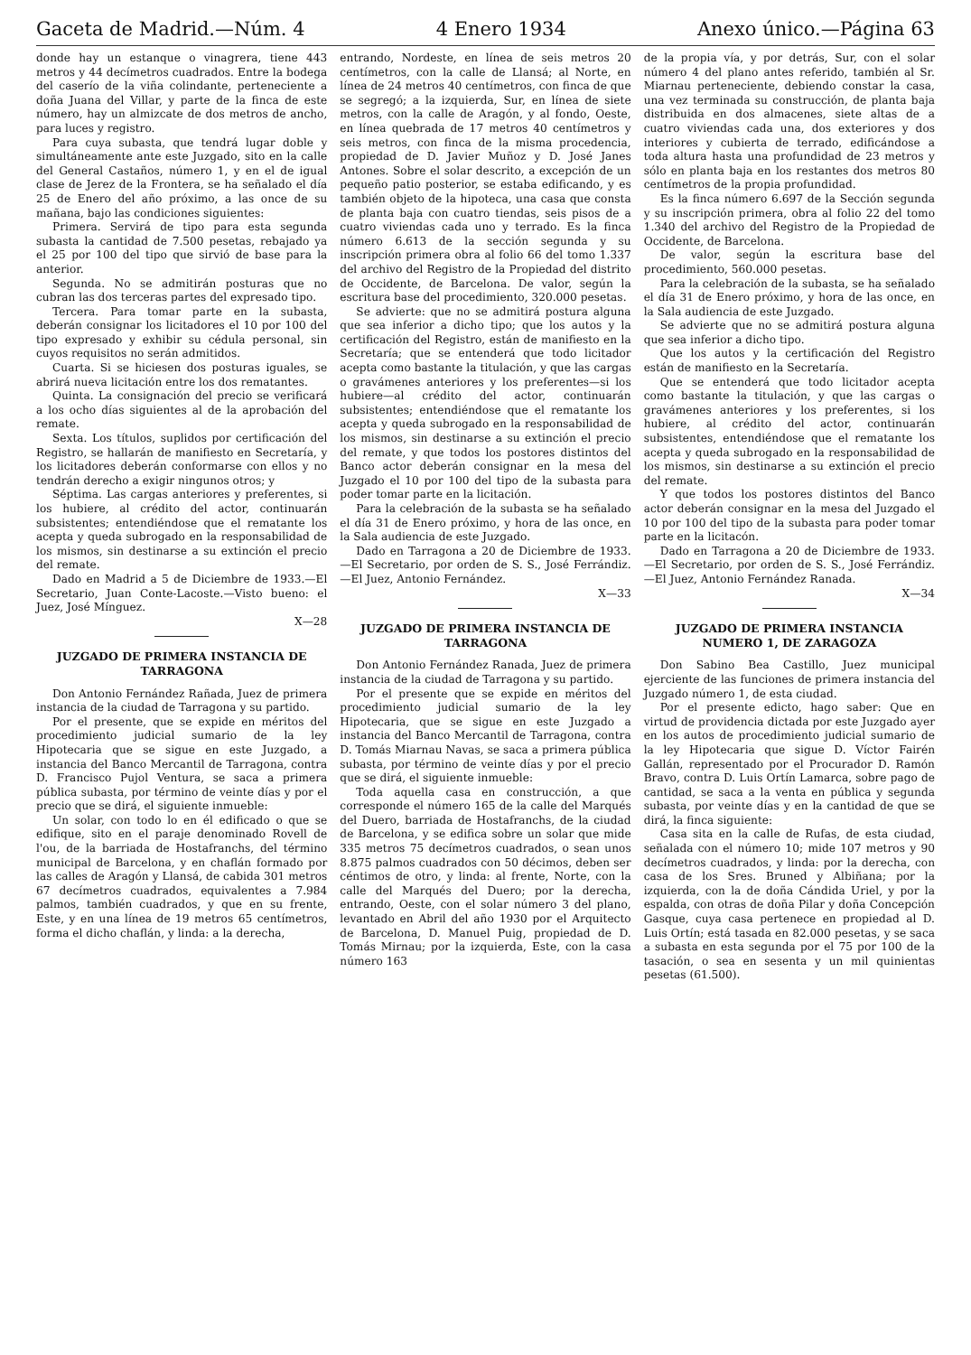Gaceta de Madrid.—Núm. 4 4 Enero 1934 Anexo único.—Página 63
donde hay un estanque o vinagrera, tiene 443 metros y 44 decímetros cuadrados. Entre la bodega del caserío de la viña colindante, perteneciente a doña Juana del Villar, y parte de la finca de este número, hay un almizcate de dos metros de ancho, para luces y registro.
Para cuya subasta, que tendrá lugar doble y simultáneamente ante este Juzgado, sito en la calle del General Castaños, número 1, y en el de igual clase de Jerez de la Frontera, se ha señalado el día 25 de Enero del año próximo, a las once de su mañana, bajo las condiciones siguientes:
Primera. Servirá de tipo para esta segunda subasta la cantidad de 7.500 pesetas, rebajado ya el 25 por 100 del tipo que sirvió de base para la anterior.
Segunda. No se admitirán posturas que no cubran las dos terceras partes del expresado tipo.
Tercera. Para tomar parte en la subasta, deberán consignar los licitadores el 10 por 100 del tipo expresado y exhibir su cédula personal, sin cuyos requisitos no serán admitidos.
Cuarta. Si se hiciesen dos posturas iguales, se abrirá nueva licitación entre los dos rematantes.
Quinta. La consignación del precio se verificará a los ocho días siguientes al de la aprobación del remate.
Sexta. Los títulos, suplidos por certificación del Registro, se hallarán de manifiesto en Secretaría, y los licitadores deberán conformarse con ellos y no tendrán derecho a exigir ningunos otros; y
Séptima. Las cargas anteriores y preferentes, si los hubiere, al crédito del actor, continuarán subsistentes; entendiéndose que el rematante los acepta y queda subrogado en la responsabilidad de los mismos, sin destinarse a su extinción el precio del remate.
Dado en Madrid a 5 de Diciembre de 1933.—El Secretario, Juan Conte-Lacoste.—Visto bueno: el Juez, José Mínguez.
X—28
JUZGADO DE PRIMERA INSTANCIA DE TARRAGONA
Don Antonio Fernández Rañada, Juez de primera instancia de la ciudad de Tarragona y su partido.
Por el presente, que se expide en méritos del procedimiento judicial sumario de la ley Hipotecaria que se sigue en este Juzgado, a instancia del Banco Mercantil de Tarragona, contra D. Francisco Pujol Ventura, se saca a primera pública subasta, por término de veinte días y por el precio que se dirá, el siguiente inmueble:
Un solar, con todo lo en él edificado o que se edifique, sito en el paraje denominado Rovell de l'ou, de la barriada de Hostafranchs, del término municipal de Barcelona, y en chaflán formado por las calles de Aragón y Llansá, de cabida 301 metros 67 decímetros cuadrados, equivalentes a 7.984 palmos, también cuadrados, y que en su frente, Este, y en una línea de 19 metros 65 centímetros, forma el dicho chaflán, y linda: a la derecha,
entrando, Nordeste, en línea de seis metros 20 centímetros, con la calle de Llansá; al Norte, en línea de 24 metros 40 centímetros, con finca de que se segregó; a la izquierda, Sur, en línea de siete metros, con la calle de Aragón, y al fondo, Oeste, en línea quebrada de 17 metros 40 centímetros y seis metros, con finca de la misma procedencia, propiedad de D. Javier Muñoz y D. José Janes Antones. Sobre el solar descrito, a excepción de un pequeño patio posterior, se estaba edificando, y es también objeto de la hipoteca, una casa que consta de planta baja con cuatro tiendas, seis pisos de a cuatro viviendas cada uno y terrado. Es la finca número 6.613 de la sección segunda y su inscripción primera obra al folio 66 del tomo 1.337 del archivo del Registro de la Propiedad del distrito de Occidente, de Barcelona. De valor, según la escritura base del procedimiento, 320.000 pesetas.
Se advierte: que no se admitirá postura alguna que sea inferior a dicho tipo; que los autos y la certificación del Registro, están de manifiesto en la Secretaría; que se entenderá que todo licitador acepta como bastante la titulación, y que las cargas o gravámenes anteriores y los preferentes—si los hubiere—al crédito del actor, continuarán subsistentes; entendiéndose que el rematante los acepta y queda subrogado en la responsabilidad de los mismos, sin destinarse a su extinción el precio del remate, y que todos los postores distintos del Banco actor deberán consignar en la mesa del Juzgado el 10 por 100 del tipo de la subasta para poder tomar parte en la licitación.
Para la celebración de la subasta se ha señalado el día 31 de Enero próximo, y hora de las once, en la Sala audiencia de este Juzgado.
Dado en Tarragona a 20 de Diciembre de 1933.—El Secretario, por orden de S. S., José Ferrándiz.—El Juez, Antonio Fernández.
X—33
JUZGADO DE PRIMERA INSTANCIA DE TARRAGONA
Don Antonio Fernández Ranada, Juez de primera instancia de la ciudad de Tarragona y su partido.
Por el presente que se expide en méritos del procedimiento judicial sumario de la ley Hipotecaria, que se sigue en este Juzgado a instancia del Banco Mercantil de Tarragona, contra D. Tomás Miarnau Navas, se saca a primera pública subasta, por término de veinte días y por el precio que se dirá, el siguiente inmueble:
Toda aquella casa en construcción, a que corresponde el número 165 de la calle del Marqués del Duero, barriada de Hostafranchs, de la ciudad de Barcelona, y se edifica sobre un solar que mide 335 metros 75 decímetros cuadrados, o sean unos 8.875 palmos cuadrados con 50 décimos, deben ser céntimos de otro, y linda: al frente, Norte, con la calle del Marqués del Duero; por la derecha, entrando, Oeste, con el solar número 3 del plano, levantado en Abril del año 1930 por el Arquitecto de Barcelona, D. Manuel Puig, propiedad de D. Tomás Mirnau; por la izquierda, Este, con la casa número 163
de la propia vía, y por detrás, Sur, con el solar número 4 del plano antes referido, también al Sr. Miarnau perteneciente, debiendo constar la casa, una vez terminada su construcción, de planta baja distribuida en dos almacenes, siete altas de a cuatro viviendas cada una, dos exteriores y dos interiores y cubierta de terrado, edificándose a toda altura hasta una profundidad de 23 metros y sólo en planta baja en los restantes dos metros 80 centímetros de la propia profundidad.
Es la finca número 6.697 de la Sección segunda y su inscripción primera, obra al folio 22 del tomo 1.340 del archivo del Registro de la Propiedad de Occidente, de Barcelona.
De valor, según la escritura base del procedimiento, 560.000 pesetas.
Para la celebración de la subasta, se ha señalado el día 31 de Enero próximo, y hora de las once, en la Sala audiencia de este Juzgado.
Se advierte que no se admitirá postura alguna que sea inferior a dicho tipo.
Que los autos y la certificación del Registro están de manifiesto en la Secretaría.
Que se entenderá que todo licitador acepta como bastante la titulación, y que las cargas o gravámenes anteriores y los preferentes, si los hubiere, al crédito del actor, continuarán subsistentes, entendiéndose que el rematante los acepta y queda subrogado en la responsabilidad de los mismos, sin destinarse a su extinción el precio del remate.
Y que todos los postores distintos del Banco actor deberán consignar en la mesa del Juzgado el 10 por 100 del tipo de la subasta para poder tomar parte en la licitacón.
Dado en Tarragona a 20 de Diciembre de 1933.—El Secretario, por orden de S. S., José Ferrándiz.—El Juez, Antonio Fernández Ranada.
X—34
JUZGADO DE PRIMERA INSTANCIA NUMERO 1, DE ZARAGOZA
Don Sabino Bea Castillo, Juez municipal ejerciente de las funciones de primera instancia del Juzgado número 1, de esta ciudad.
Por el presente edicto, hago saber: Que en virtud de providencia dictada por este Juzgado ayer en los autos de procedimiento judicial sumario de la ley Hipotecaria que sigue D. Víctor Fairén Gallán, representado por el Procurador D. Ramón Bravo, contra D. Luis Ortín Lamarca, sobre pago de cantidad, se saca a la venta en pública y segunda subasta, por veinte días y en la cantidad de que se dirá, la finca siguiente:
Casa sita en la calle de Rufas, de esta ciudad, señalada con el número 10; mide 107 metros y 90 decímetros cuadrados, y linda: por la derecha, con casa de los Sres. Bruned y Albiñana; por la izquierda, con la de doña Cándida Uriel, y por la espalda, con otras de doña Pilar y doña Concepción Gasque, cuya casa pertenece en propiedad al D. Luis Ortín; está tasada en 82.000 pesetas, y se saca a subasta en esta segunda por el 75 por 100 de la tasación, o sea en sesenta y un mil quinientas pesetas (61.500).